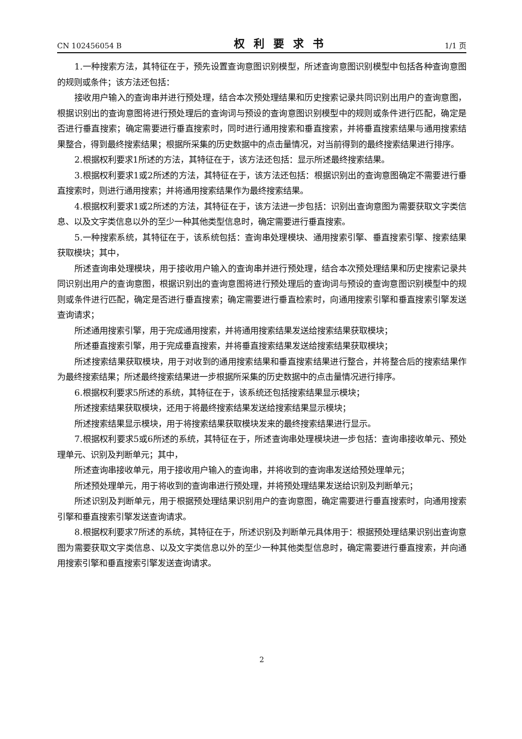CN 102456054 B 权利要求书 1/1 页
1.一种搜索方法，其特征在于，预先设置查询意图识别模型，所述查询意图识别模型中包括各种查询意图的规则或条件；该方法还包括：
接收用户输入的查询串并进行预处理，结合本次预处理结果和历史搜索记录共同识别出用户的查询意图，根据识别出的查询意图将进行预处理后的查询词与预设的查询意图识别模型中的规则或条件进行匹配，确定是否进行垂直搜索；确定需要进行垂直搜索时，同时进行通用搜索和垂直搜索，并将垂直搜索结果与通用搜索结果整合，得到最终搜索结果；根据所采集的历史数据中的点击量情况，对当前得到的最终搜索结果进行排序。
2.根据权利要求1所述的方法，其特征在于，该方法还包括：显示所述最终搜索结果。
3.根据权利要求1或2所述的方法，其特征在于，该方法还包括：根据识别出的查询意图确定不需要进行垂直搜索时，则进行通用搜索；并将通用搜索结果作为最终搜索结果。
4.根据权利要求1或2所述的方法，其特征在于，该方法进一步包括：识别出查询意图为需要获取文字类信息、以及文字类信息以外的至少一种其他类型信息时，确定需要进行垂直搜索。
5.一种搜索系统，其特征在于，该系统包括：查询串处理模块、通用搜索引擎、垂直搜索引擎、搜索结果获取模块；其中，
所述查询串处理模块，用于接收用户输入的查询串并进行预处理，结合本次预处理结果和历史搜索记录共同识别出用户的查询意图，根据识别出的查询意图将进行预处理后的查询词与预设的查询意图识别模型中的规则或条件进行匹配，确定是否进行垂直搜索；确定需要进行垂直检索时，向通用搜索引擎和垂直搜索引擎发送查询请求；
所述通用搜索引擎，用于完成通用搜索，并将通用搜索结果发送给搜索结果获取模块；
所述垂直搜索引擎，用于完成垂直搜索，并将垂直搜索结果发送给搜索结果获取模块；
所述搜索结果获取模块，用于对收到的通用搜索结果和垂直搜索结果进行整合，并将整合后的搜索结果作为最终搜索结果；所述最终搜索结果进一步根据所采集的历史数据中的点击量情况进行排序。
6.根据权利要求5所述的系统，其特征在于，该系统还包括搜索结果显示模块；
所述搜索结果获取模块，还用于将最终搜索结果发送给搜索结果显示模块；
所述搜索结果显示模块，用于将搜索结果获取模块发来的最终搜索结果进行显示。
7.根据权利要求5或6所述的系统，其特征在于，所述查询串处理模块进一步包括：查询串接收单元、预处理单元、识别及判断单元；其中，
所述查询串接收单元，用于接收用户输入的查询串，并将收到的查询串发送给预处理单元；
所述预处理单元，用于将收到的查询串进行预处理，并将预处理结果发送给识别及判断单元；
所述识别及判断单元，用于根据预处理结果识别用户的查询意图，确定需要进行垂直搜索时，向通用搜索引擎和垂直搜索引擎发送查询请求。
8.根据权利要求7所述的系统，其特征在于，所述识别及判断单元具体用于：根据预处理结果识别出查询意图为需要获取文字类信息、以及文字类信息以外的至少一种其他类型信息时，确定需要进行垂直搜索，并向通用搜索引擎和垂直搜索引擎发送查询请求。
2